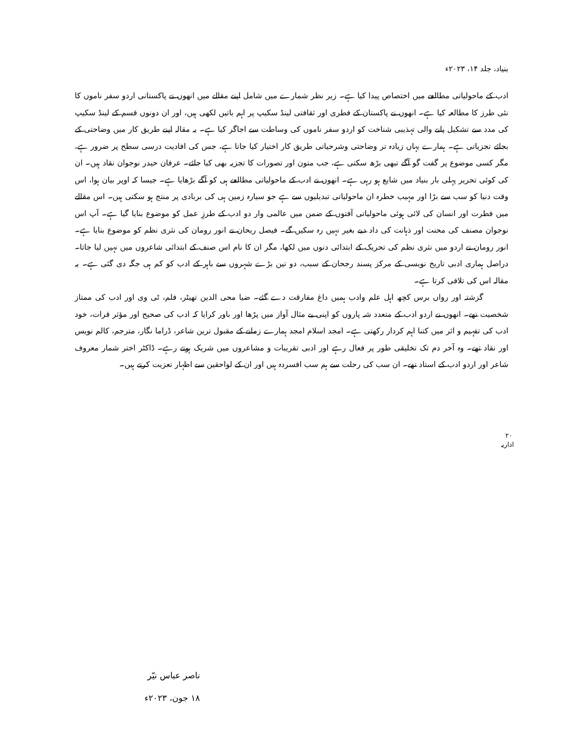بنیاد، جلد ۱۴، ۲۰۲۳ء
۲۰
اداریہ
ادب کے ماحولیاتی مطالعے میں اختصاص پیدا کیا ہے۔ زیر نظر شمارے میں شامل اپنے مقالے میں انھوں نے پاکستانی اردو سفر ناموں کا نئی طرز کا مطالعہ کیا ہے۔ انھوں نے پاکستان کے فطری اور ثقافتی لینڈ سکیپ پر اہم باتیں لکھی ہیں، اور ان دونوں قسم کے لینڈ سکیپ کی مدد سے تشکیل پانے والی تہذیبی شناخت کو اردو سفر ناموں کی وساطت سے اجاگر کیا ہے۔ یہ مقالہ اپنے طریق کار میں وضاحتی کے بجائے تجزیاتی ہے۔ ہمارے یہاں زیادہ تر وضاحتی وشرحیاتی طریق کار اختیار کیا جاتا ہے، جس کی افادیت درسی سطح پر ضرور ہے، مگر کسی موضوع پر گفت گو آگے تبھی بڑھ سکتی ہے، جب متون اور تصورات کا تجزیہ بھی کیا جائے۔ عرفان حیدر نوجوان نقاد ہیں۔ ان کی کوئی تحریر پہلی بار بنیاد میں شایع ہو رہی ہے۔ انھوں نے ادب کے ماحولیاتی مطالعے ہی کو آگے بڑھایا ہے۔ جیسا کہ اوپر بیان ہوا، اس وقت دنیا کو سب سے بڑا اور مہیب خطرہ ان ماحولیاتی تبدیلیوں سے ہے جو سیارہ زمین ہی کی بربادی پر منتج ہو سکتی ہیں۔ اس مقالے میں فطرت اور انسان کی لائی ہوئی ماحولیاتی آفتوں کے ضمن میں عالمی وار دو ادب کے طرزِ عمل کو موضوع بنایا گیا ہے۔ آپ اس نوجوان مصنف کی محنت اور ذہانت کی داد دیے بغیر نہیں رہ سکیں گے۔ فیصل ریحان نے انور رومان کی نثری نظم کو موضوع بنایا ہے۔ انور رومان نے اردو میں نثری نظم کی تحریک کے ابتدائی دنوں میں لکھا، مگر ان کا نام اس صنف کے ابتدائی شاعروں میں نہیں لیا جاتا۔ دراصل ہماری ادبی تاریخ نویسی کے مرکز پسند رجحان کے سبب، دو تین بڑے شہروں سے باہر کے ادب کو کم ہی جگہ دی گئی ہے۔ یہ مقالہ اس کی تلافی کرتا ہے۔
گزشتہ اور رواں برس کچھ اہل علم وادب ہمیں داغ مفارقت دے گئے۔ ضیا محی الدین تھیٹر، فلم، ٹی وی اور ادب کی ممتاز شخصیت تھے۔ انھوں نے اردو ادب کے متعدد شہ پاروں کو اپنی بے مثال آواز میں پڑھا اور باور کرایا کہ ادب کی صحیح اور مؤثر قرات، خود ادب کی تفہیم و اثر میں کتنا اہم کردار رکھتی ہے۔ امجد اسلام امجد ہمارے زمانے کے مقبول ترین شاعر، ڈراما نگار، مترجم، کالم نویس اور نقاد تھے۔ وہ آخر دم تک تخلیقی طور پر فعال رہے اور ادبی تقریبات و مشاعروں میں شریک ہوتے رہے۔ ڈاکٹر اختر شمار معروف شاعر اور اردو ادب کے استاد تھے۔ ان سب کی رحلت سے ہم سب افسردہ ہیں اور ان کے لواحقین سے اظہار تعزیت کرتے ہیں۔
ناصر عباس نیّر
۱۸ جون، ۲۰۲۳ء